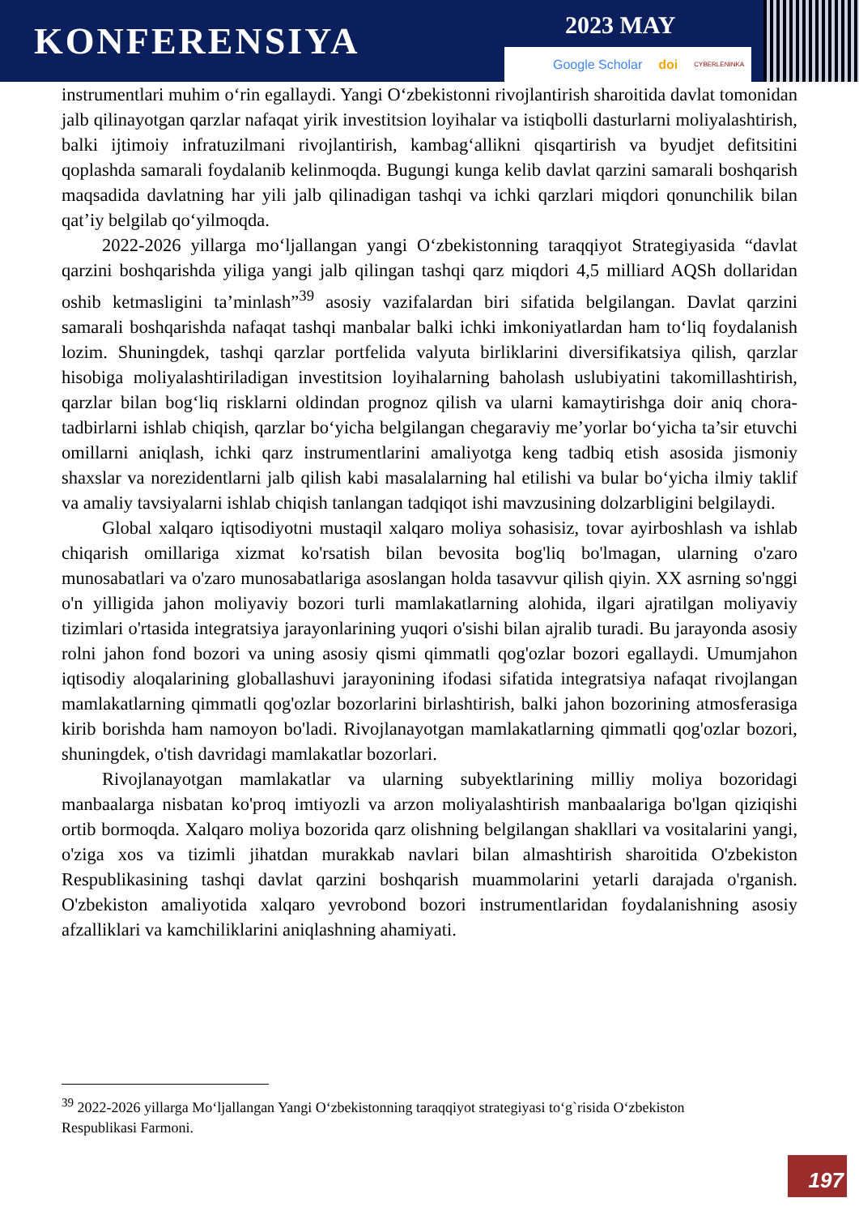KONFERENSIYA
2023 MAY
Google Scholar doi CYBERLENINKA
instrumentlari muhim o‘rin egallaydi. Yangi O‘zbekistonni rivojlantirish sharoitida davlat tomonidan jalb qilinayotgan qarzlar nafaqat yirik investitsion loyihalar va istiqbolli dasturlarni moliyalashtirish, balki ijtimoiy infratuzilmani rivojlantirish, kambag‘allikni qisqartirish va byudjet defitsitini qoplashda samarali foydalanib kelinmoqda. Bugungi kunga kelib davlat qarzini samarali boshqarish maqsadida davlatning har yili jalb qilinadigan tashqi va ichki qarzlari miqdori qonunchilik bilan qat’iy belgilab qo‘yilmoqda.
2022-2026 yillarga mo‘ljallangan yangi O‘zbekistonning taraqqiyot Strategiyasida “davlat qarzini boshqarishda yiliga yangi jalb qilingan tashqi qarz miqdori 4,5 milliard AQSh dollaridan oshib ketmasligini ta’minlash”<sup>39</sup> asosiy vazifalardan biri sifatida belgilangan. Davlat qarzini samarali boshqarishda nafaqat tashqi manbalar balki ichki imkoniyatlardan ham to‘liq foydalanish lozim. Shuningdek, tashqi qarzlar portfelida valyuta birliklarini diversifikatsiya qilish, qarzlar hisobiga moliyalashtiriladigan investitsion loyihalarning baholash uslubiyatini takomillashtirish, qarzlar bilan bog‘liq risklarni oldindan prognoz qilish va ularni kamaytirishga doir aniq chora-tadbirlarni ishlab chiqish, qarzlar bo‘yicha belgilangan chegaraviy me’yorlar bo‘yicha ta’sir etuvchi omillarni aniqlash, ichki qarz instrumentlarini amaliyotga keng tadbiq etish asosida jismoniy shaxslar va norezidentlarni jalb qilish kabi masalalarning hal etilishi va bular bo‘yicha ilmiy taklif va amaliy tavsiyalarni ishlab chiqish tanlangan tadqiqot ishi mavzusining dolzarbligini belgilaydi.
Global xalqaro iqtisodiyotni mustaqil xalqaro moliya sohasisiz, tovar ayirboshlash va ishlab chiqarish omillariga xizmat ko'rsatish bilan bevosita bog'liq bo'lmagan, ularning o'zaro munosabatlari va o'zaro munosabatlariga asoslangan holda tasavvur qilish qiyin. XX asrning so'nggi o'n yilligida jahon moliyaviy bozori turli mamlakatlarning alohida, ilgari ajratilgan moliyaviy tizimlari o'rtasida integratsiya jarayonlarining yuqori o'sishi bilan ajralib turadi. Bu jarayonda asosiy rolni jahon fond bozori va uning asosiy qismi qimmatli qog'ozlar bozori egallaydi. Umumjahon iqtisodiy aloqalarining globallashuvi jarayonining ifodasi sifatida integratsiya nafaqat rivojlangan mamlakatlarning qimmatli qog'ozlar bozorlarini birlashtirish, balki jahon bozorining atmosferasiga kirib borishda ham namoyon bo'ladi. Rivojlanayotgan mamlakatlarning qimmatli qog'ozlar bozori, shuningdek, o'tish davridagi mamlakatlar bozorlari.
Rivojlanayotgan mamlakatlar va ularning subyektlarining milliy moliya bozoridagi manbaalarga nisbatan ko'proq imtiyozli va arzon moliyalashtirish manbaalariga bo'lgan qiziqishi ortib bormoqda. Xalqaro moliya bozorida qarz olishning belgilangan shakllari va vositalarini yangi, o'ziga xos va tizimli jihatdan murakkab navlari bilan almashtirish sharoitida O'zbekiston Respublikasining tashqi davlat qarzini boshqarish muammolarini yetarli darajada o'rganish. O'zbekiston amaliyotida xalqaro yevrobond bozori instrumentlaridan foydalanishning asosiy afzalliklari va kamchiliklarini aniqlashning ahamiyati.
<sup>39</sup> 2022-2026 yillarga Mo‘ljallangan Yangi O‘zbekistonning taraqqiyot strategiyasi to‘g`risida O‘zbekiston Respublikasi Farmoni.
197